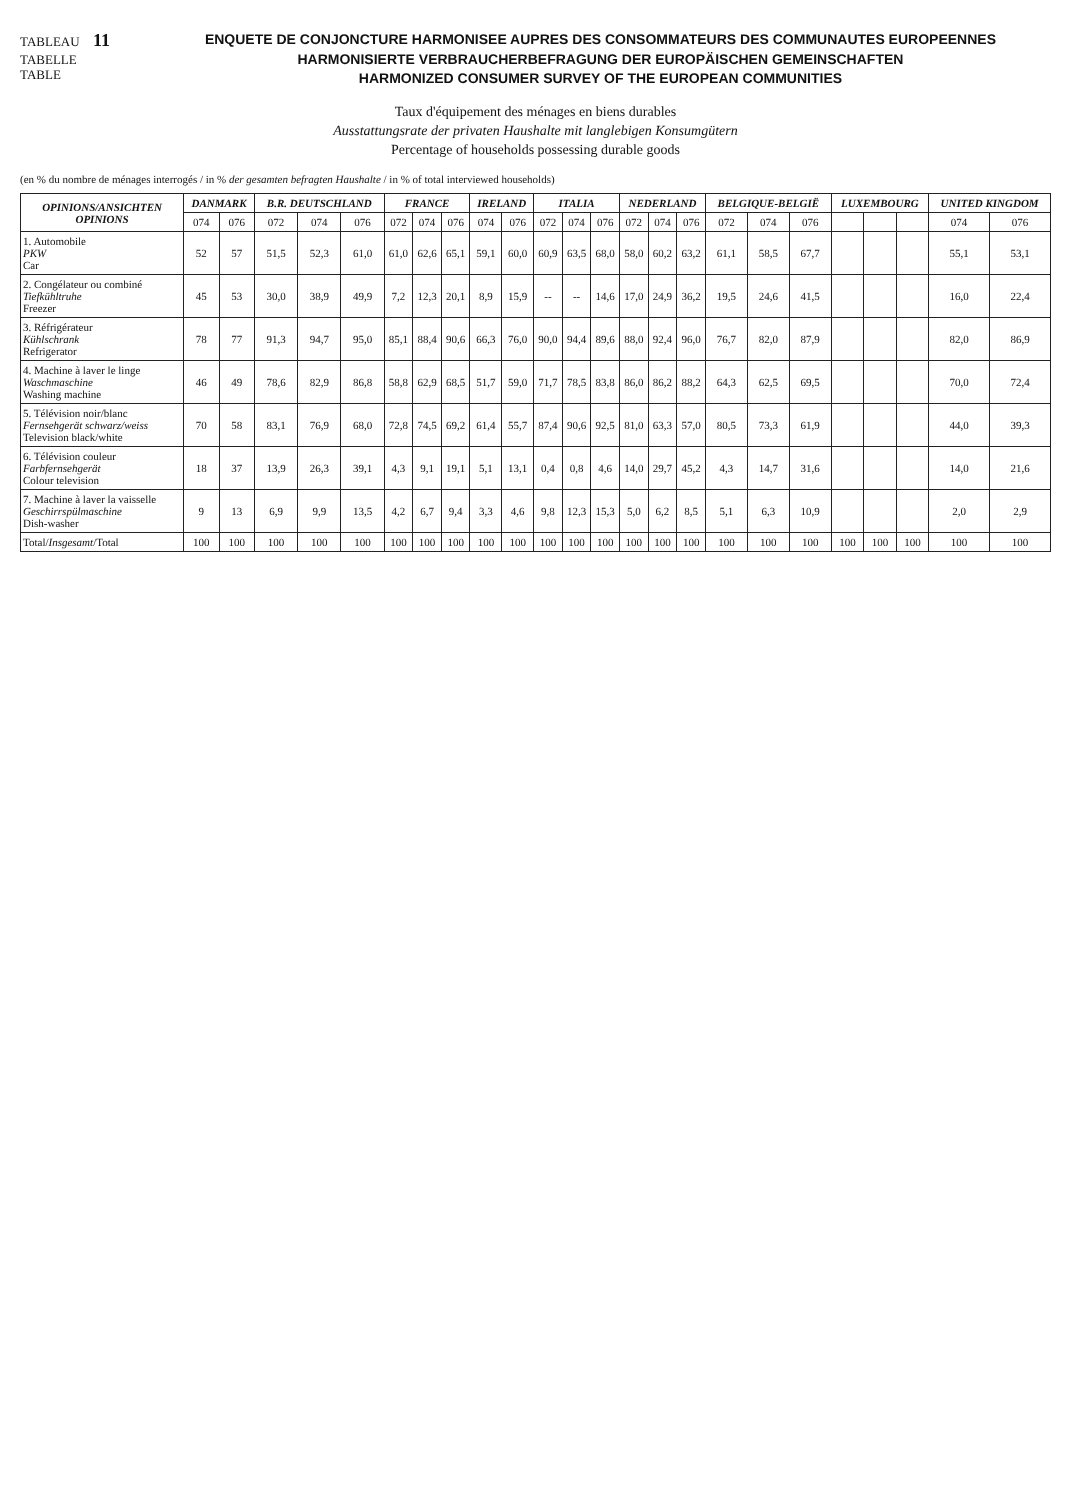TABLEAU 11
TABELLE
TABLE
ENQUETE DE CONJONCTURE HARMONISEE AUPRES DES CONSOMMATEURS DES COMMUNAUTES EUROPEENNES
HARMONISIERTE VERBRAUCHERBEFRAGUNG DER EUROPÄISCHEN GEMEINSCHAFTEN
HARMONIZED CONSUMER SURVEY OF THE EUROPEAN COMMUNITIES
Taux d'équipement des ménages en biens durables
Ausstattungsrate der privaten Haushalte mit langlebigen Konsumgütern
Percentage of households possessing durable goods
(en % du nombre de ménages interrogés / in % der gesamten befragten Haushalte / in % of total interviewed households)
| OPINIONS/ANSICHTEN OPINIONS | DANMARK | | B.R. DEUTSCHLAND | | | FRANCE | | | IRELAND | | ITALIA | | | NEDERLAND | | | BELGIQUE-BELGIË | | | LUXEMBOURG | | | UNITED KINGDOM | |
| --- | --- | --- | --- | --- | --- | --- | --- | --- | --- | --- | --- | --- | --- | --- | --- | --- | --- | --- | --- | --- | --- | --- | --- | --- |
| | 074 | 076 | 072 | 074 | 076 | 072 | 074 | 076 | 074 | 076 | 072 | 074 | 076 | 072 | 074 | 076 | 072 | 074 | 076 | | | | 074 | 076 |
| 1. Automobile PKW Car | 52 | 57 | 51,5 | 52,3 | 61,0 | 61,0 | 62,6 | 65,1 | 59,1 | 60,0 | 60,9 | 63,5 | 68,0 | 58,0 | 60,2 | 63,2 | 61,1 | 58,5 | 67,7 | | | | 55,1 | 53,1 |
| 2. Congélateur ou combiné Tiefkühltruhe Freezer | 45 | 53 | 30,0 | 38,9 | 49,9 | 7,2 | 12,3 | 20,1 | 8,9 | 15,9 | -- | -- | 14,6 | 17,0 | 24,9 | 36,2 | 19,5 | 24,6 | 41,5 | | | | 16,0 | 22,4 |
| 3. Réfrigérateur Kühlschrank Refrigerator | 78 | 77 | 91,3 | 94,7 | 95,0 | 85,1 | 88,4 | 90,6 | 66,3 | 76,0 | 90,0 | 94,4 | 89,6 | 88,0 | 92,4 | 96,0 | 76,7 | 82,0 | 87,9 | | | | 82,0 | 86,9 |
| 4. Machine à laver le linge Waschmaschine Washing machine | 46 | 49 | 78,6 | 82,9 | 86,8 | 58,8 | 62,9 | 68,5 | 51,7 | 59,0 | 71,7 | 78,5 | 83,8 | 86,0 | 86,2 | 88,2 | 64,3 | 62,5 | 69,5 | | | | 70,0 | 72,4 |
| 5. Télévision noir/blanc Fernsehgerät schwarz/weiss Television black/white | 70 | 58 | 83,1 | 76,9 | 68,0 | 72,8 | 74,5 | 69,2 | 61,4 | 55,7 | 87,4 | 90,6 | 92,5 | 81,0 | 63,3 | 57,0 | 80,5 | 73,3 | 61,9 | | | | 44,0 | 39,3 |
| 6. Télévision couleur Farbfernsehgerät Colour television | 18 | 37 | 13,9 | 26,3 | 39,1 | 4,3 | 9,1 | 19,1 | 5,1 | 13,1 | 0,4 | 0,8 | 4,6 | 14,0 | 29,7 | 45,2 | 4,3 | 14,7 | 31,6 | | | | 14,0 | 21,6 |
| 7. Machine à laver la vaisselle Geschirrspülmaschine Dish-washer | 9 | 13 | 6,9 | 9,9 | 13,5 | 4,2 | 6,7 | 9,4 | 3,3 | 4,6 | 9,8 | 12,3 | 15,3 | 5,0 | 6,2 | 8,5 | 5,1 | 6,3 | 10,9 | | | | 2,0 | 2,9 |
| Total/ Insgesamt /Total | 100 | 100 | 100 | 100 | 100 | 100 | 100 | 100 | 100 | 100 | 100 | 100 | 100 | 100 | 100 | 100 | 100 | 100 | 100 | 100 | 100 | 100 | 100 | 100 |